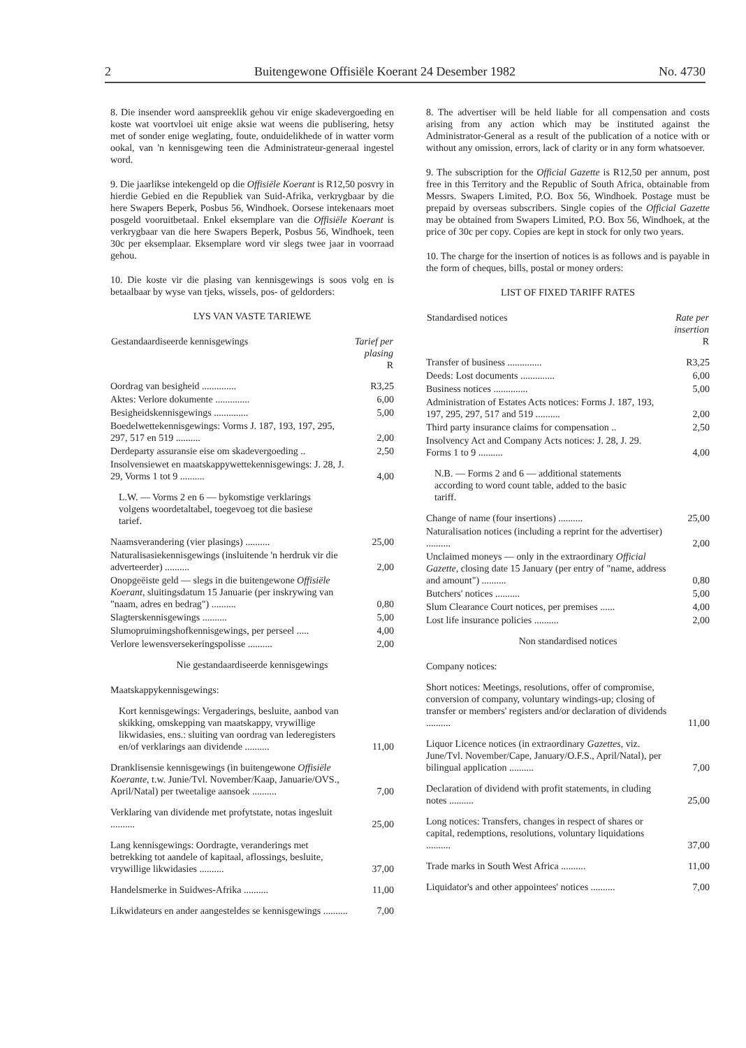2 Buitengewone Offisiële Koerant 24 Desember 1982 No. 4730
8. Die insender word aanspreeklik gehou vir enige skadevergoeding en koste wat voortvloei uit enige aksie wat weens die publisering, hetsy met of sonder enige weglating, foute, onduidelikhede of in watter vorm ookal, van 'n kennisgewing teen die Administrateur-generaal ingestel word.
9. Die jaarlikse intekengeld op die Offisiële Koerant is R12,50 posvry in hierdie Gebied en die Republiek van Suid-Afrika, verkrygbaar by die here Swapers Beperk, Posbus 56, Windhoek. Oorsese intekenaars moet posgeld vooruitbetaal. Enkel eksemplare van die Offisiële Koerant is verkrygbaar van die here Swapers Beperk, Posbus 56, Windhoek, teen 30c per eksemplaar. Eksemplare word vir slegs twee jaar in voorraad gehou.
10. Die koste vir die plasing van kennisgewings is soos volg en is betaalbaar by wyse van tjeks, wissels, pos- of geldorders:
LYS VAN VASTE TARIEWE
| Gestandaardiseerde kennisgewings | Tarief per plasing R |
| --- | --- |
| Oordrag van besigheid .............. | R3,25 |
| Aktes: Verlore dokumente .............. | 6,00 |
| Besigheidskennisgewings .............. | 5,00 |
| Boedelwettekennisgewings: Vorms J. 187, 193, 197, 295, 297, 517 en 519 .......... | 2,00 |
| Derdeparty assuransie eise om skadevergoeding .. | 2,50 |
| Insolvensiewet en maatskappywettekennisgewings: J. 28, J. 29, Vorms 1 tot 9 .......... | 4,00 |
| L.W. — Vorms 2 en 6 — bykomstige verklarings volgens woordetaltabel, toegevoeg tot die basiese tarief. | |
| Naamsverandering (vier plasings) .......... | 25,00 |
| Naturalisasiekennisgewings (insluitende 'n herdruk vir die adverteerder) .......... | 2,00 |
| Onopgeëiste geld — slegs in die buitengewone Offisiële Koerant , sluitingsdatum 15 Januarie (per inskrywing van "naam, adres en bedrag") .......... | 0,80 |
| Slagterskennisgewings .......... | 5,00 |
| Slumopruimingshofkennisgewings, per perseel ..... | 4,00 |
| Verlore lewensversekeringspolisse .......... | 2,00 |
Nie gestandaardiseerde kennisgewings
| Maatskappykennisgewings: | |
| Kort kennisgewings: Vergaderings, besluite, aanbod van skikking, omskepping van maatskappy, vrywillige likwidasies, ens.: sluiting van oordrag van lederegisters en/of verklarings aan dividende .......... | 11,00 |
| Dranklisensie kennisgewings (in buitengewone Offisiële Koerante , t.w. Junie/Tvl. November/Kaap, Januarie/OVS., April/Natal) per tweetalige aansoek .......... | 7,00 |
| Verklaring van dividende met profytstate, notas ingesluit .......... | 25,00 |
| Lang kennisgewings: Oordragte, veranderings met betrekking tot aandele of kapitaal, aflossings, besluite, vrywillige likwidasies .......... | 37,00 |
| Handelsmerke in Suidwes-Afrika .......... | 11,00 |
| Likwidateurs en ander aangesteldes se kennisgewings .......... | 7,00 |
8. The advertiser will be held liable for all compensation and costs arising from any action which may be instituted against the Administrator-General as a result of the publication of a notice with or without any omission, errors, lack of clarity or in any form whatsoever.
9. The subscription for the Official Gazette is R12,50 per annum, post free in this Territory and the Republic of South Africa, obtainable from Messrs. Swapers Limited, P.O. Box 56, Windhoek. Postage must be prepaid by overseas subscribers. Single copies of the Official Gazette may be obtained from Swapers Limited, P.O. Box 56, Windhoek, at the price of 30c per copy. Copies are kept in stock for only two years.
10. The charge for the insertion of notices is as follows and is payable in the form of cheques, bills, postal or money orders:
LIST OF FIXED TARIFF RATES
| Standardised notices | Rate per insertion R |
| --- | --- |
| Transfer of business .............. | R3,25 |
| Deeds: Lost documents .............. | 6,00 |
| Business notices .............. | 5,00 |
| Administration of Estates Acts notices: Forms J. 187, 193, 197, 295, 297, 517 and 519 .......... | 2,00 |
| Third party insurance claims for compensation .. | 2,50 |
| Insolvency Act and Company Acts notices: J. 28, J. 29. Forms 1 to 9 .......... | 4,00 |
| N.B. — Forms 2 and 6 — additional statements according to word count table, added to the basic tariff. | |
| Change of name (four insertions) .......... | 25,00 |
| Naturalisation notices (including a reprint for the advertiser) .......... | 2,00 |
| Unclaimed moneys — only in the extraordinary Official Gazette , closing date 15 January (per entry of "name, address and amount") .......... | 0,80 |
| Butchers' notices .......... | 5,00 |
| Slum Clearance Court notices, per premises ...... | 4,00 |
| Lost life insurance policies .......... | 2,00 |
Non standardised notices
| Company notices: | |
| Short notices: Meetings, resolutions, offer of compromise, conversion of company, voluntary windings-up; closing of transfer or members' registers and/or declaration of dividends .......... | 11,00 |
| Liquor Licence notices (in extraordinary Gazettes , viz. June/Tvl. November/Cape, January/O.F.S., April/Natal), per bilingual application .......... | 7,00 |
| Declaration of dividend with profit statements, in cluding notes .......... | 25,00 |
| Long notices: Transfers, changes in respect of shares or capital, redemptions, resolutions, voluntary liquidations .......... | 37,00 |
| Trade marks in South West Africa .......... | 11,00 |
| Liquidator's and other appointees' notices .......... | 7,00 |